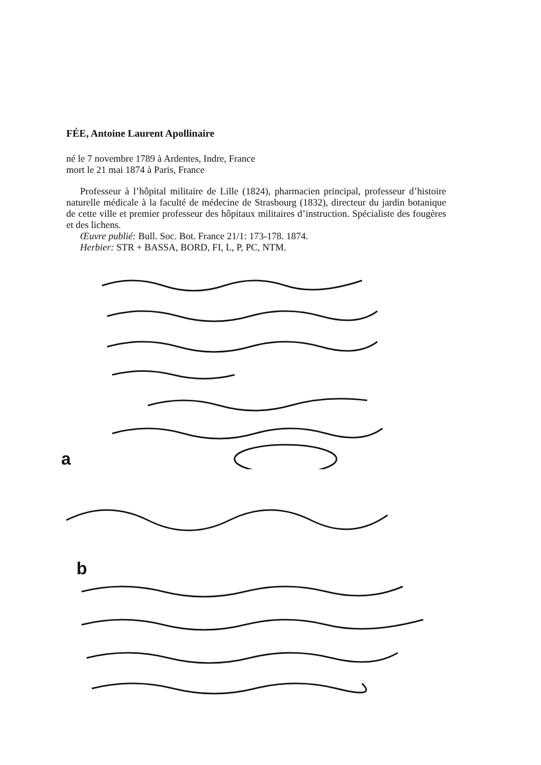FÉE, Antoine Laurent Apollinaire
né le 7 novembre 1789 à Ardentes, Indre, France
mort le 21 mai 1874 à Paris, France
Professeur à l’hôpital militaire de Lille (1824), pharmacien principal, professeur d’histoire naturelle médicale à la faculté de médecine de Strasbourg (1832), directeur du jardin botanique de cette ville et premier professeur des hôpitaux militaires d’instruction. Spécialiste des fougères et des lichens.
Œuvre publié: Bull. Soc. Bot. France 21/1: 173-178. 1874.
Herbier: STR + BASSA, BORD, FI, L, P, PC, NTM.
a
b